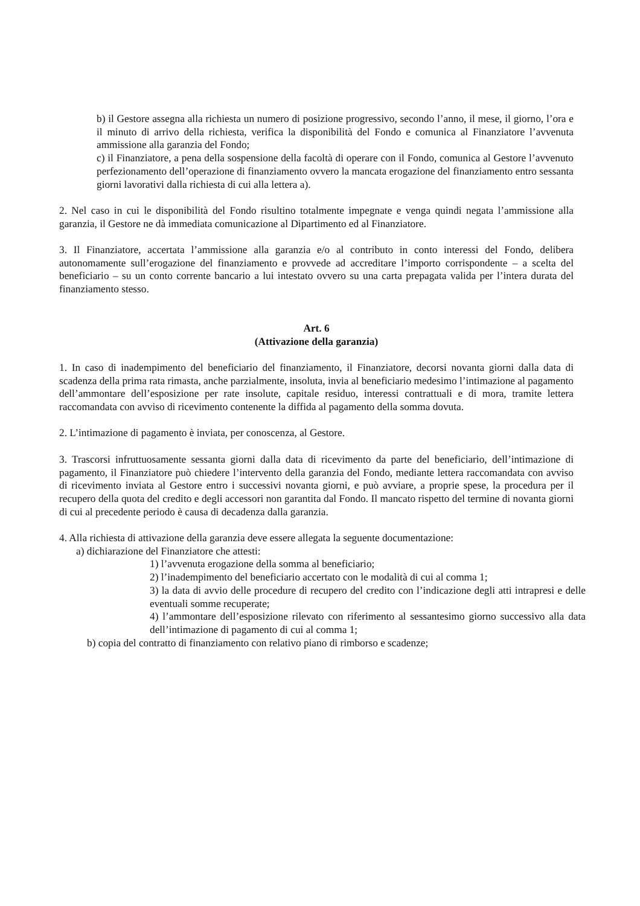b) il Gestore assegna alla richiesta un numero di posizione progressivo, secondo l’anno, il mese, il giorno, l’ora e il minuto di arrivo della richiesta, verifica la disponibilità del Fondo e comunica al Finanziatore l’avvenuta ammissione alla garanzia del Fondo;
c) il Finanziatore, a pena della sospensione della facoltà di operare con il Fondo, comunica al Gestore l’avvenuto perfezionamento dell’operazione di finanziamento ovvero la mancata erogazione del finanziamento entro sessanta giorni lavorativi dalla richiesta di cui alla lettera a).
2. Nel caso in cui le disponibilità del Fondo risultino totalmente impegnate e venga quindi negata l’ammissione alla garanzia, il Gestore ne dà immediata comunicazione al Dipartimento ed al Finanziatore.
3. Il Finanziatore, accertata l’ammissione alla garanzia e/o al contributo in conto interessi del Fondo, delibera autonomamente sull’erogazione del finanziamento e provvede ad accreditare l’importo corrispondente – a scelta del beneficiario – su un conto corrente bancario a lui intestato ovvero su una carta prepagata valida per l’intera durata del finanziamento stesso.
Art. 6
(Attivazione della garanzia)
1. In caso di inadempimento del beneficiario del finanziamento, il Finanziatore, decorsi novanta giorni dalla data di scadenza della prima rata rimasta, anche parzialmente, insoluta, invia al beneficiario medesimo l’intimazione al pagamento dell’ammontare dell’esposizione per rate insolute, capitale residuo, interessi contrattuali e di mora, tramite lettera raccomandata con avviso di ricevimento contenente la diffida al pagamento della somma dovuta.
2. L’intimazione di pagamento è inviata, per conoscenza, al Gestore.
3. Trascorsi infruttuosamente sessanta giorni dalla data di ricevimento da parte del beneficiario, dell’intimazione di pagamento, il Finanziatore può chiedere l’intervento della garanzia del Fondo, mediante lettera raccomandata con avviso di ricevimento inviata al Gestore entro i successivi novanta giorni, e può avviare, a proprie spese, la procedura per il recupero della quota del credito e degli accessori non garantita dal Fondo. Il mancato rispetto del termine di novanta giorni di cui al precedente periodo è causa di decadenza dalla garanzia.
4. Alla richiesta di attivazione della garanzia deve essere allegata la seguente documentazione:
a) dichiarazione del Finanziatore che attesti:
1) l’avvenuta erogazione della somma al beneficiario;
2) l’inadempimento del beneficiario accertato con le modalità di cui al comma 1;
3) la data di avvio delle procedure di recupero del credito con l’indicazione degli atti intrapresi e delle eventuali somme recuperate;
4) l’ammontare dell’esposizione rilevato con riferimento al sessantesimo giorno successivo alla data dell’intimazione di pagamento di cui al comma 1;
b) copia del contratto di finanziamento con relativo piano di rimborso e scadenze;